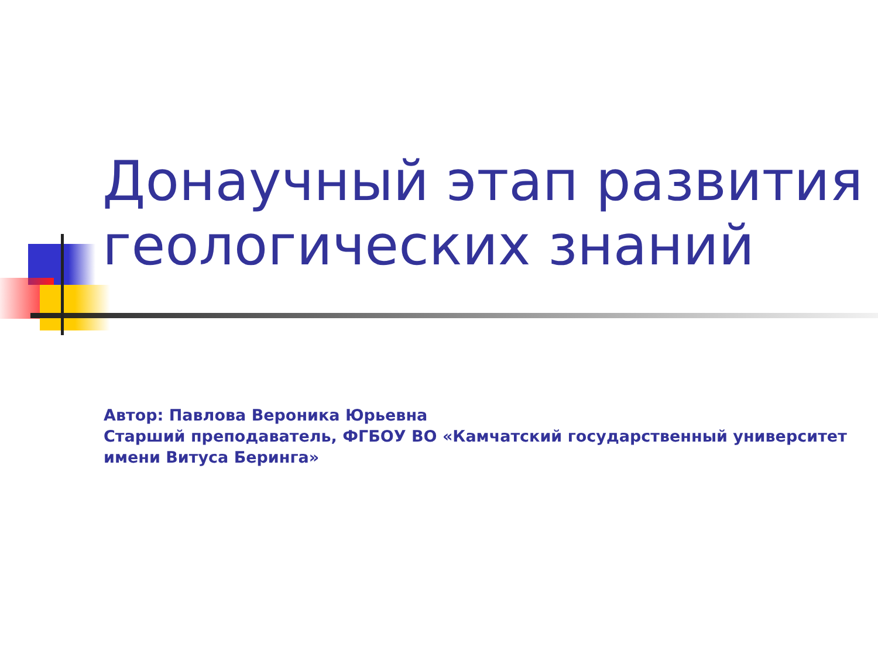Донаучный этап развития геологических знаний
Автор: Павлова Вероника Юрьевна
Старший преподаватель, ФГБОУ ВО «Камчатский государственный университет имени Витуса Беринга»